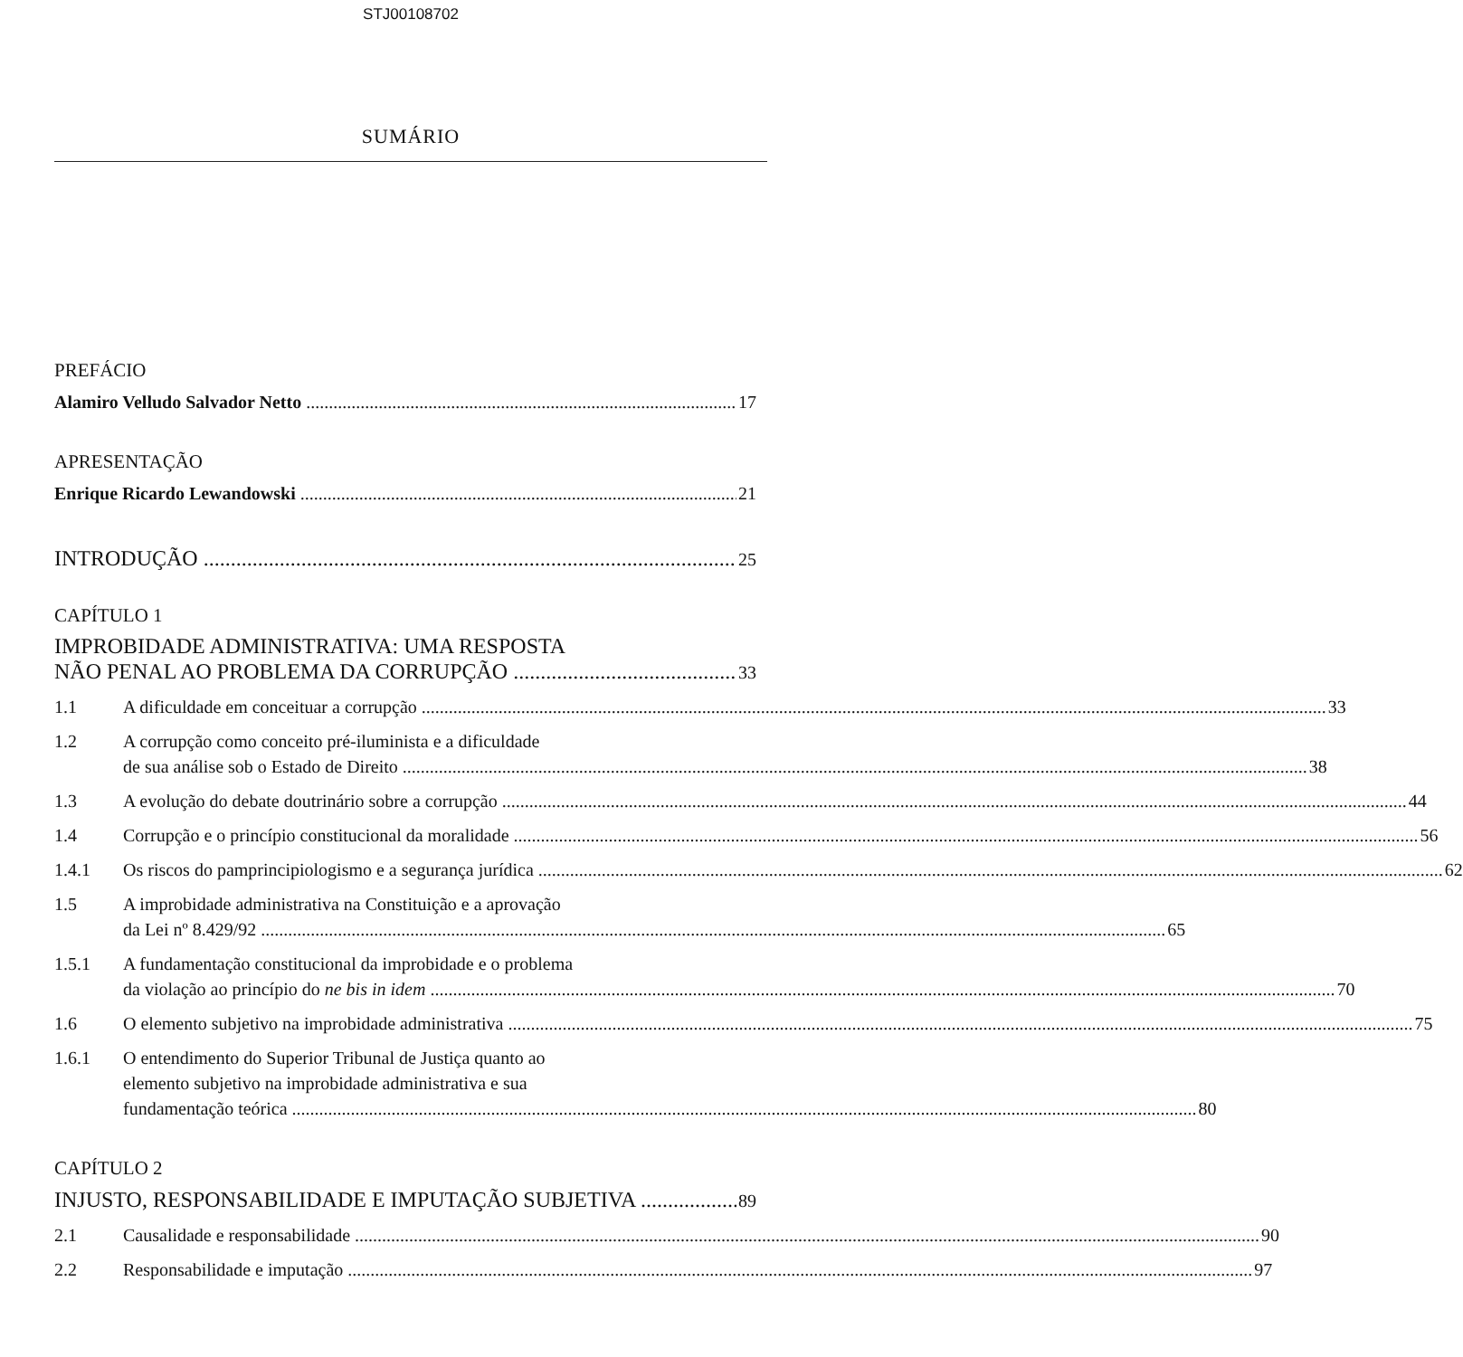STJ00108702
SUMÁRIO
PREFÁCIO
Alamiro Velludo Salvador Netto 17
APRESENTAÇÃO
Enrique Ricardo Lewandowski 21
INTRODUÇÃO 25
CAPÍTULO 1
IMPROBIDADE ADMINISTRATIVA: UMA RESPOSTA
NÃO PENAL AO PROBLEMA DA CORRUPÇÃO 33
1.1
A dificuldade em conceituar a corrupção 33
1.2 A corrupção como conceito pré-iluminista e a dificuldade
de sua análise sob o Estado de Direito 38
1.3
A evolução do debate doutrinário sobre a corrupção 44
1.4
Corrupção e o princípio constitucional da moralidade 56
1.4.1
Os riscos do pamprincipiologismo e a segurança jurídica 62
1.5 A improbidade administrativa na Constituição e a aprovação
da Lei nº 8.429/92 65
1.5.1 A fundamentação constitucional da improbidade e o problema
da violação ao princípio do ne bis in idem 70
1.6
O elemento subjetivo na improbidade administrativa 75
1.6.1 O entendimento do Superior Tribunal de Justiça quanto ao
elemento subjetivo na improbidade administrativa e sua
fundamentação teórica 80
CAPÍTULO 2
INJUSTO, RESPONSABILIDADE E IMPUTAÇÃO SUBJETIVA 89
2.1
Causalidade e responsabilidade 90
2.2
Responsabilidade e imputação 97